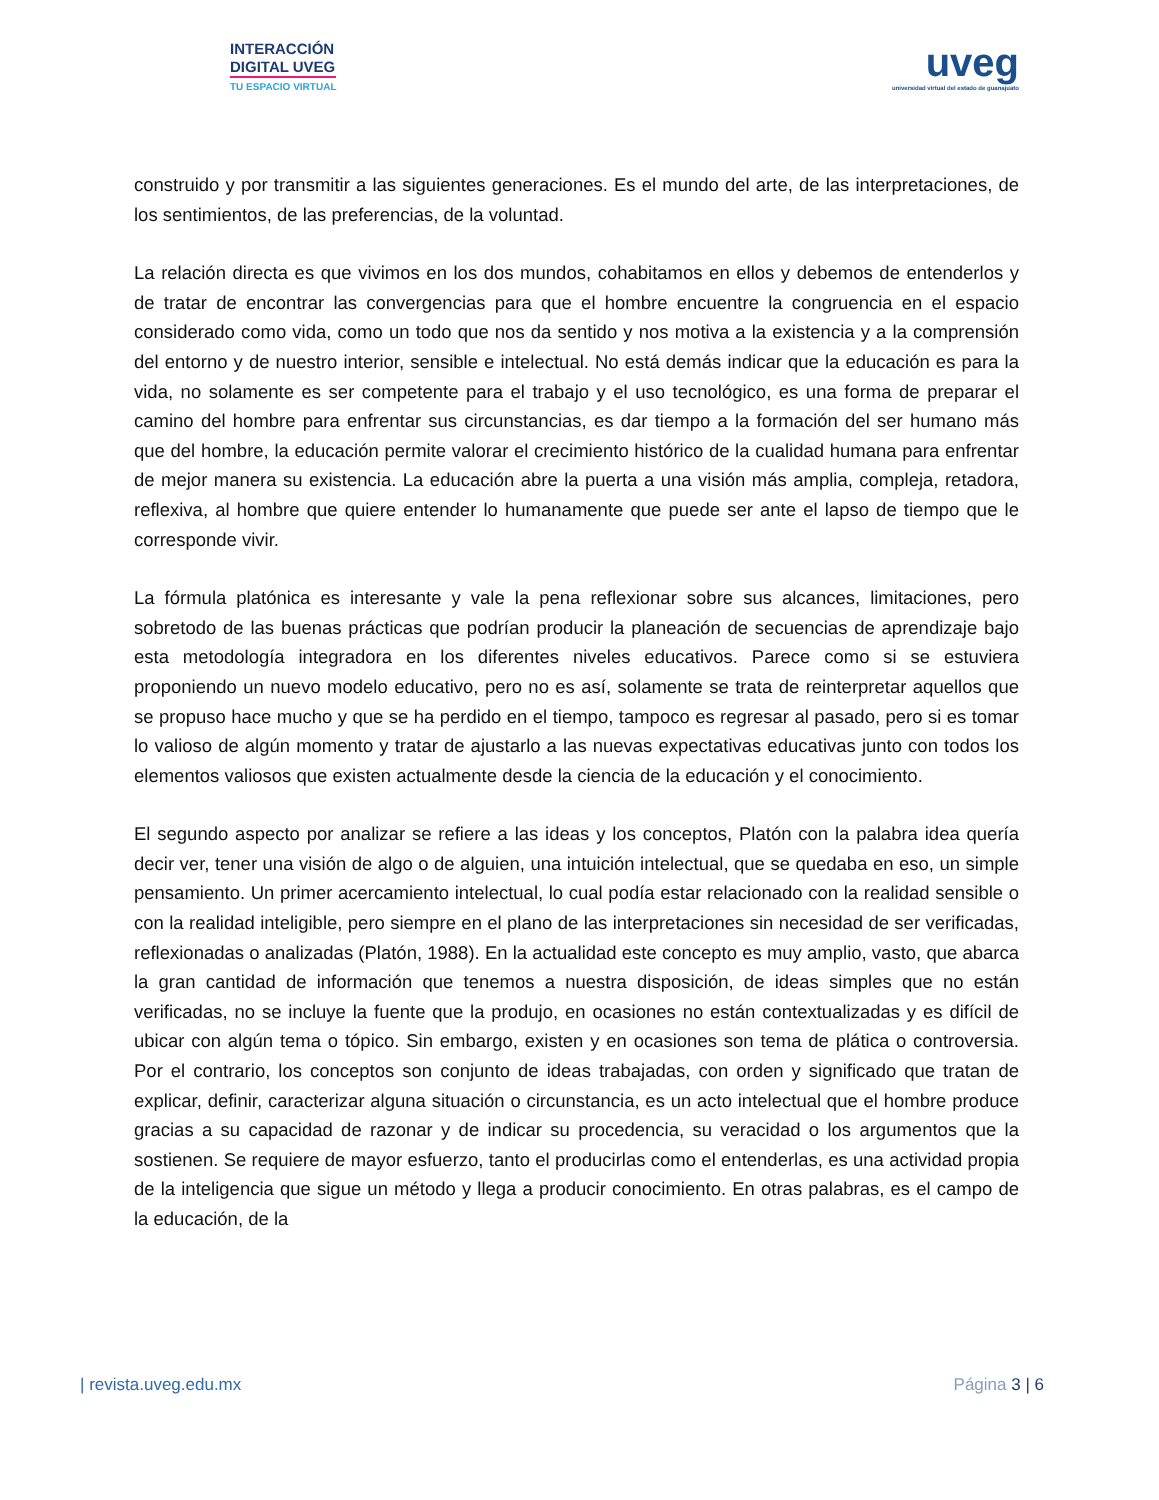INTERACCIÓN
DIGITAL UVEG
TU ESPACIO VIRTUAL
uveg
universidad virtual del estado de guanajuato
construido y por transmitir a las siguientes generaciones. Es el mundo del arte, de las interpretaciones, de los sentimientos, de las preferencias, de la voluntad.
La relación directa es que vivimos en los dos mundos, cohabitamos en ellos y debemos de entenderlos y de tratar de encontrar las convergencias para que el hombre encuentre la congruencia en el espacio considerado como vida, como un todo que nos da sentido y nos motiva a la existencia y a la comprensión del entorno y de nuestro interior, sensible e intelectual. No está demás indicar que la educación es para la vida, no solamente es ser competente para el trabajo y el uso tecnológico, es una forma de preparar el camino del hombre para enfrentar sus circunstancias, es dar tiempo a la formación del ser humano más que del hombre, la educación permite valorar el crecimiento histórico de la cualidad humana para enfrentar de mejor manera su existencia. La educación abre la puerta a una visión más amplia, compleja, retadora, reflexiva, al hombre que quiere entender lo humanamente que puede ser ante el lapso de tiempo que le corresponde vivir.
La fórmula platónica es interesante y vale la pena reflexionar sobre sus alcances, limitaciones, pero sobretodo de las buenas prácticas que podrían producir la planeación de secuencias de aprendizaje bajo esta metodología integradora en los diferentes niveles educativos. Parece como si se estuviera proponiendo un nuevo modelo educativo, pero no es así, solamente se trata de reinterpretar aquellos que se propuso hace mucho y que se ha perdido en el tiempo, tampoco es regresar al pasado, pero si es tomar lo valioso de algún momento y tratar de ajustarlo a las nuevas expectativas educativas junto con todos los elementos valiosos que existen actualmente desde la ciencia de la educación y el conocimiento.
El segundo aspecto por analizar se refiere a las ideas y los conceptos, Platón con la palabra idea quería decir ver, tener una visión de algo o de alguien, una intuición intelectual, que se quedaba en eso, un simple pensamiento. Un primer acercamiento intelectual, lo cual podía estar relacionado con la realidad sensible o con la realidad inteligible, pero siempre en el plano de las interpretaciones sin necesidad de ser verificadas, reflexionadas o analizadas (Platón, 1988). En la actualidad este concepto es muy amplio, vasto, que abarca la gran cantidad de información que tenemos a nuestra disposición, de ideas simples que no están verificadas, no se incluye la fuente que la produjo, en ocasiones no están contextualizadas y es difícil de ubicar con algún tema o tópico. Sin embargo, existen y en ocasiones son tema de plática o controversia. Por el contrario, los conceptos son conjunto de ideas trabajadas, con orden y significado que tratan de explicar, definir, caracterizar alguna situación o circunstancia, es un acto intelectual que el hombre produce gracias a su capacidad de razonar y de indicar su procedencia, su veracidad o los argumentos que la sostienen. Se requiere de mayor esfuerzo, tanto el producirlas como el entenderlas, es una actividad propia de la inteligencia que sigue un método y llega a producir conocimiento. En otras palabras, es el campo de la educación, de la
| revista.uveg.edu.mx Página 3 | 6